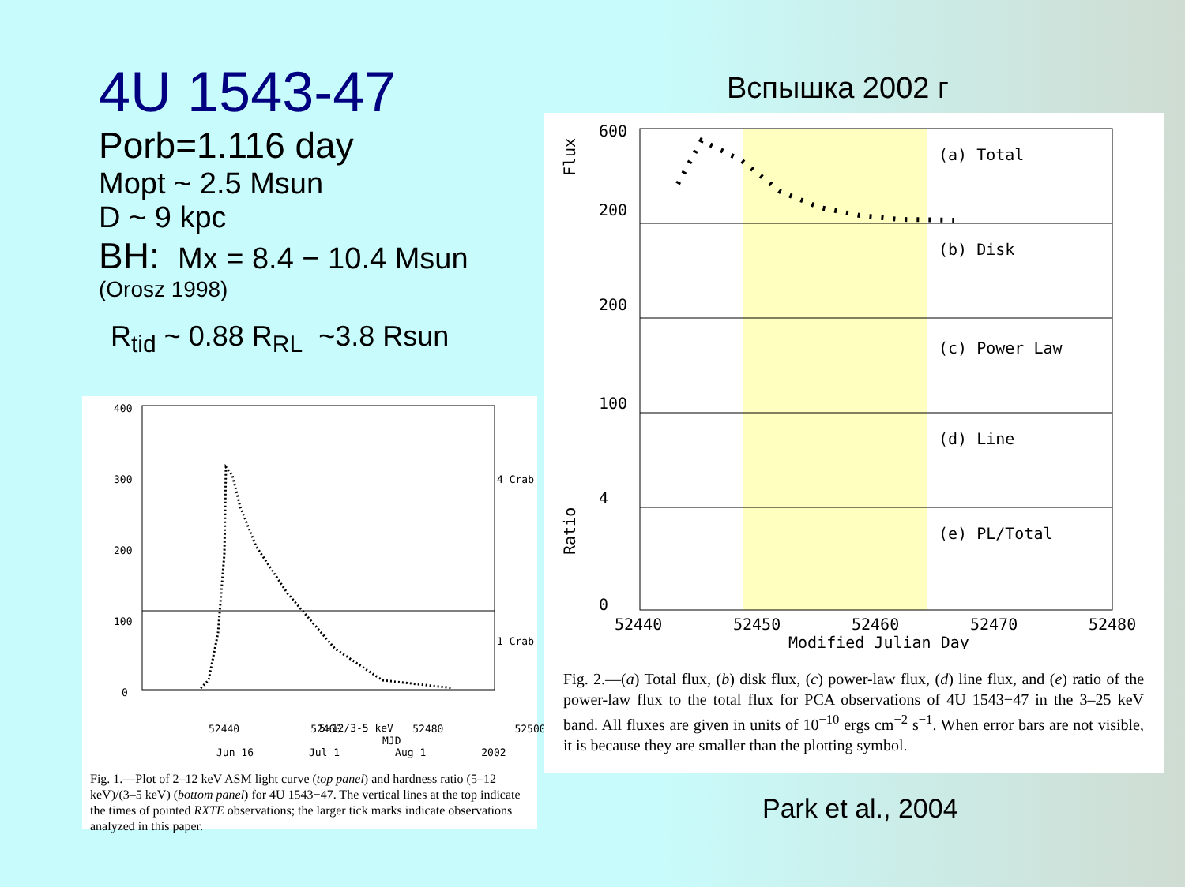4U 1543-47
Porb=1.116 day
Mopt ~ 2.5 Msun
D ~ 9 kpc
BH: Mx = 8.4 − 10.4 Msun
(Orosz 1998)
R<sub>tid</sub> ~ 0.88 R<sub>RL</sub> ~3.8 Rsun
Вспышка 2002 г
400
300
200
100
0
4 Crab
1 Crab
5-12/3-5 keV
52440 52460 52480 52500
MJD
Jun 16 Jul 1 Aug 1 2002
Fig. 1.—Plot of 2–12 keV ASM light curve (top panel) and hardness ratio (5–12 keV)/(3–5 keV) (bottom panel) for 4U 1543−47. The vertical lines at the top indicate the times of pointed RXTE observations; the larger tick marks indicate observations analyzed in this paper.
(a) Total
(b) Disk
(c) Power Law
(d) Line
(e) PL/Total
600
200
200
100
4
0
Flux
Ratio
52440
52450
52460
52470
52480
Modified Julian Day
Fig. 2.—(a) Total flux, (b) disk flux, (c) power-law flux, (d) line flux, and (e) ratio of the power-law flux to the total flux for PCA observations of 4U 1543−47 in the 3–25 keV band. All fluxes are given in units of 10<sup>−10</sup> ergs cm<sup>−2</sup> s<sup>−1</sup>. When error bars are not visible, it is because they are smaller than the plotting symbol.
Park et al., 2004